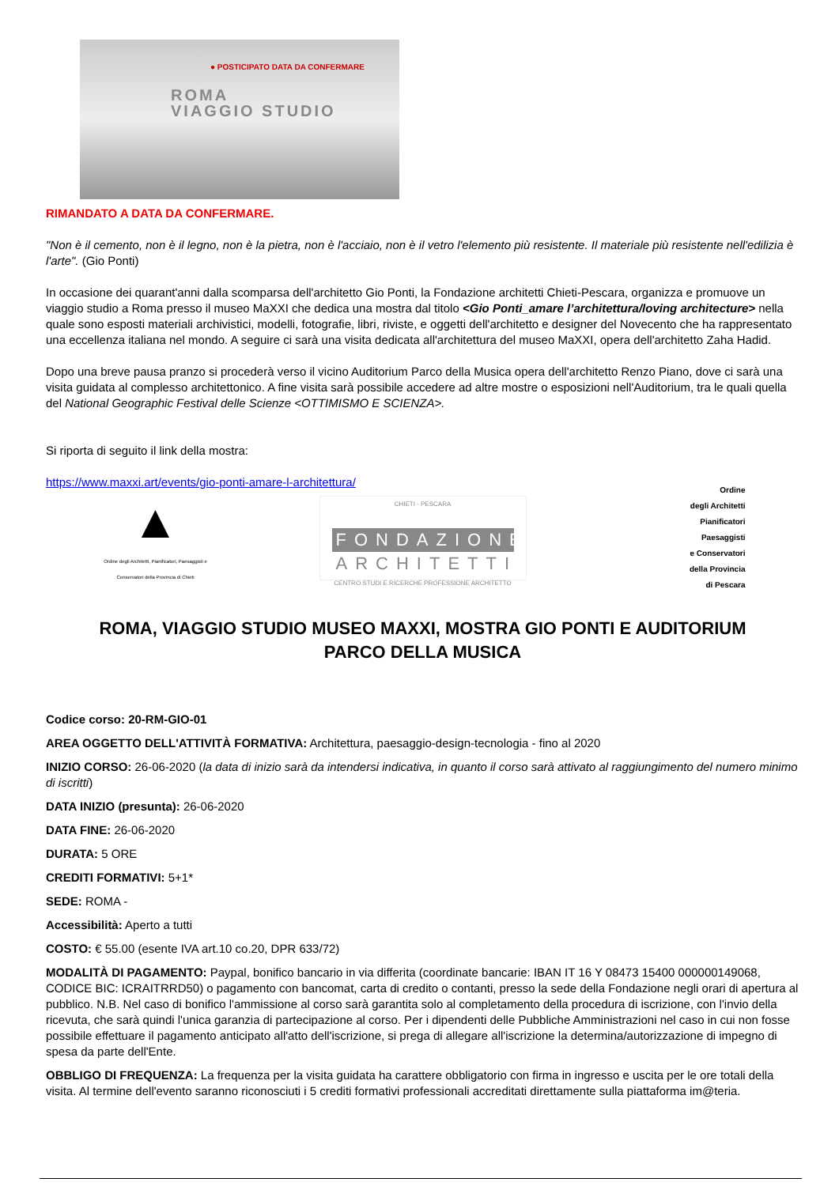● POSTICIPATO DATA DA CONFERMARE
ROMA
VIAGGIO STUDIO
RIMANDATO A DATA DA CONFERMARE.
"Non è il cemento, non è il legno, non è la pietra, non è l'acciaio, non è il vetro l'elemento più resistente. Il materiale più resistente nell'edilizia è l'arte". (Gio Ponti)
In occasione dei quarant'anni dalla scomparsa dell'architetto Gio Ponti, la Fondazione architetti Chieti-Pescara, organizza e promuove un viaggio studio a Roma presso il museo MaXXI che dedica una mostra dal titolo <Gio Ponti_amare l’architettura/loving architecture> nella quale sono esposti materiali archivistici, modelli, fotografie, libri, riviste, e oggetti dell'architetto e designer del Novecento che ha rappresentato una eccellenza italiana nel mondo. A seguire ci sarà una visita dedicata all'architettura del museo MaXXI, opera dell'architetto Zaha Hadid.
Dopo una breve pausa pranzo si procederà verso il vicino Auditorium Parco della Musica opera dell'architetto Renzo Piano, dove ci sarà una visita guidata al complesso architettonico. A fine visita sarà possibile accedere ad altre mostre o esposizioni nell'Auditorium, tra le quali quella del National Geographic Festival delle Scienze <OTTIMISMO E SCIENZA>.
Si riporta di seguito il link della mostra:
https://www.maxxi.art/events/gio-ponti-amare-l-architettura/
▲
Ordine degli Architetti, Pianificatori, Paesaggisti e Conservatori della Provincia di Chieti
CHIETI - PESCARA
FONDAZIONE
ARCHITETTI
CENTRO STUDI E RICERCHE PROFESSIONE ARCHITETTO
Ordine
degli Architetti
Pianificatori
Paesaggisti
e Conservatori
della Provincia
di Pescara
ROMA, VIAGGIO STUDIO MUSEO MAXXI, MOSTRA GIO PONTI E AUDITORIUM PARCO DELLA MUSICA
Codice corso: 20-RM-GIO-01
AREA OGGETTO DELL'ATTIVITÀ FORMATIVA: Architettura, paesaggio-design-tecnologia - fino al 2020
INIZIO CORSO: 26-06-2020 (la data di inizio sarà da intendersi indicativa, in quanto il corso sarà attivato al raggiungimento del numero minimo di iscritti)
DATA INIZIO (presunta): 26-06-2020
DATA FINE: 26-06-2020
DURATA: 5 ORE
CREDITI FORMATIVI: 5+1*
SEDE: ROMA -
Accessibilità: Aperto a tutti
COSTO: € 55.00 (esente IVA art.10 co.20, DPR 633/72)
MODALITÀ DI PAGAMENTO: Paypal, bonifico bancario in via differita (coordinate bancarie: IBAN IT 16 Y 08473 15400 000000149068, CODICE BIC: ICRAITRRD50) o pagamento con bancomat, carta di credito o contanti, presso la sede della Fondazione negli orari di apertura al pubblico. N.B. Nel caso di bonifico l'ammissione al corso sarà garantita solo al completamento della procedura di iscrizione, con l'invio della ricevuta, che sarà quindi l'unica garanzia di partecipazione al corso. Per i dipendenti delle Pubbliche Amministrazioni nel caso in cui non fosse possibile effettuare il pagamento anticipato all'atto dell'iscrizione, si prega di allegare all'iscrizione la determina/autorizzazione di impegno di spesa da parte dell'Ente.
OBBLIGO DI FREQUENZA: La frequenza per la visita guidata ha carattere obbligatorio con firma in ingresso e uscita per le ore totali della visita. Al termine dell'evento saranno riconosciuti i 5 crediti formativi professionali accreditati direttamente sulla piattaforma im@teria.